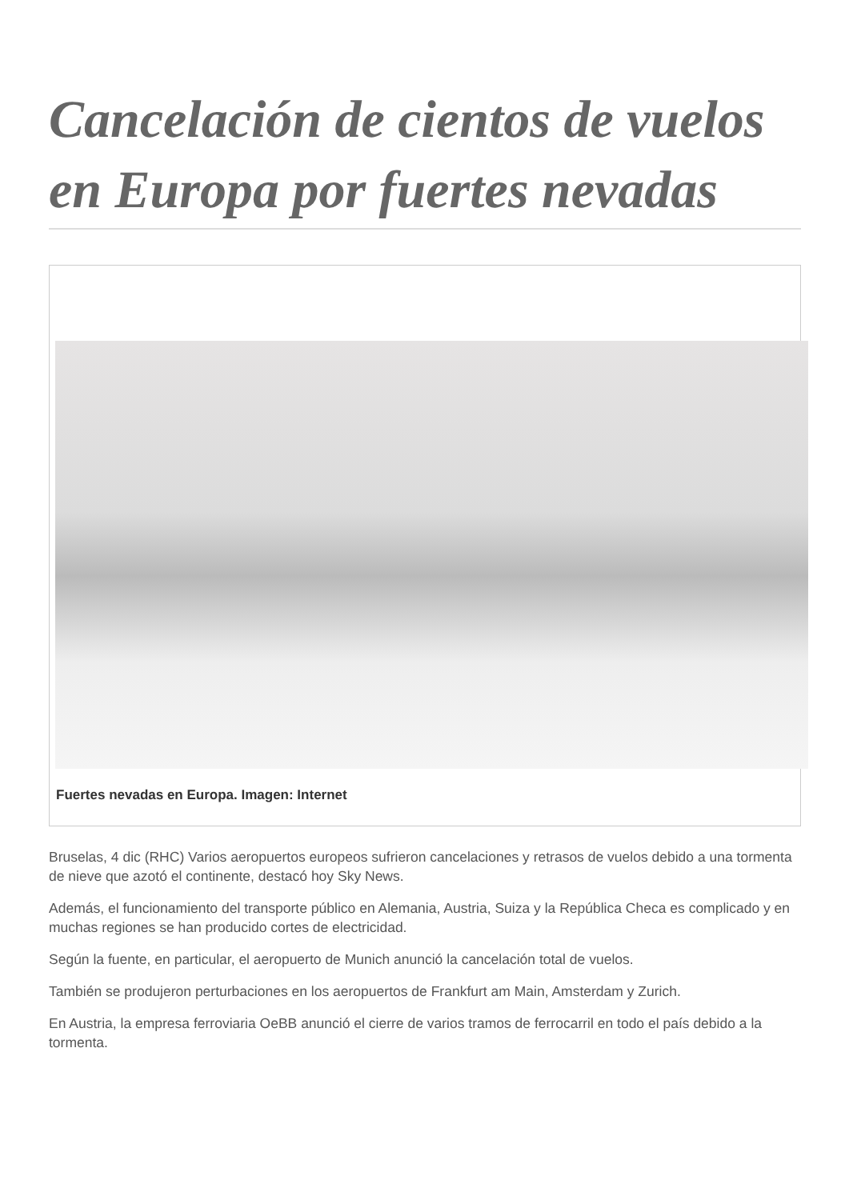Cancelación de cientos de vuelos en Europa por fuertes nevadas
Fuertes nevadas en Europa. Imagen: Internet
Bruselas, 4 dic (RHC) Varios aeropuertos europeos sufrieron cancelaciones y retrasos de vuelos debido a una tormenta de nieve que azotó el continente, destacó hoy Sky News.
Además, el funcionamiento del transporte público en Alemania, Austria, Suiza y la República Checa es complicado y en muchas regiones se han producido cortes de electricidad.
Según la fuente, en particular, el aeropuerto de Munich anunció la cancelación total de vuelos.
También se produjeron perturbaciones en los aeropuertos de Frankfurt am Main, Amsterdam y Zurich.
En Austria, la empresa ferroviaria OeBB anunció el cierre de varios tramos de ferrocarril en todo el país debido a la tormenta.